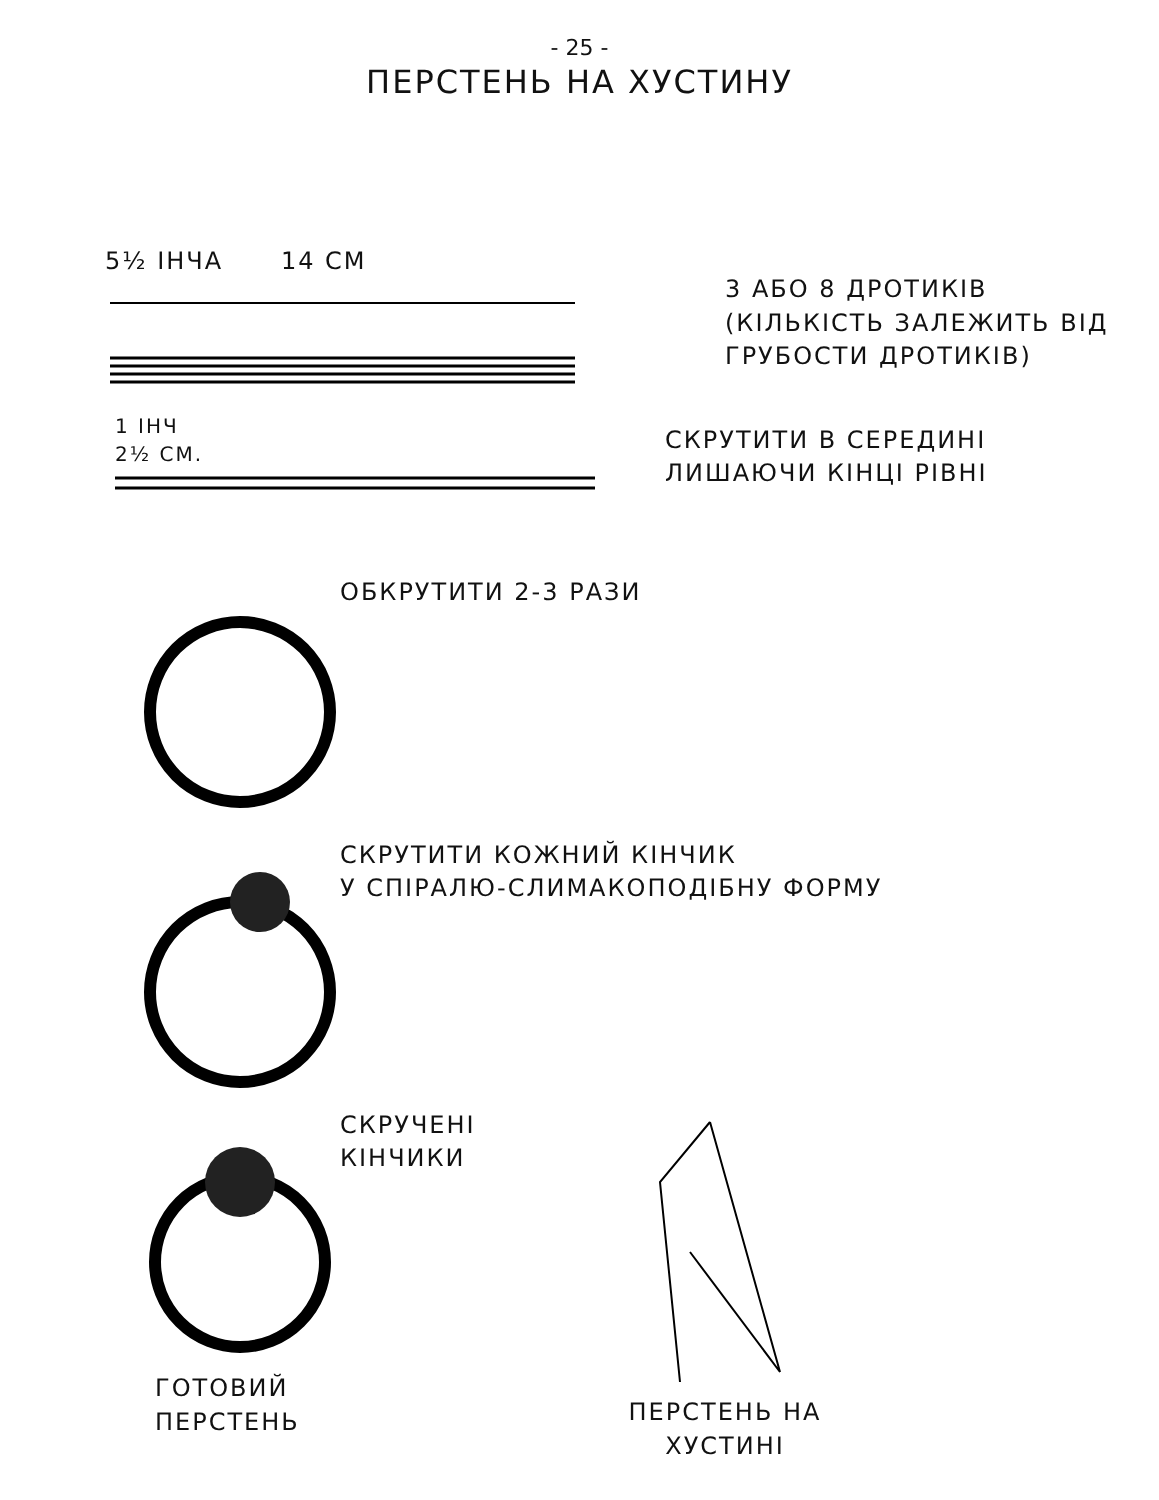- 25 -
ПЕРСТЕНЬ НА ХУСТИНУ
5½ ІНЧА 14 СМ
3 АБО 8 ДРОТИКІВ
(КІЛЬКІСТЬ ЗАЛЕЖИТЬ ВІД
ГРУБОСТИ ДРОТИКІВ)
1 ІНЧ
2½ СМ.
СКРУТИТИ В СЕРЕДИНІ
ЛИШАЮЧИ КІНЦІ РІВНІ
ОБКРУТИТИ 2-3 РАЗИ
СКРУТИТИ КОЖНИЙ КІНЧИК
У СПІРАЛЮ-СЛИМАКОПОДІБНУ ФОРМУ
СКРУЧЕНІ
КІНЧИКИ
ГОТОВИЙ
ПЕРСТЕНЬ
ПЕРСТЕНЬ НА
ХУСТИНІ